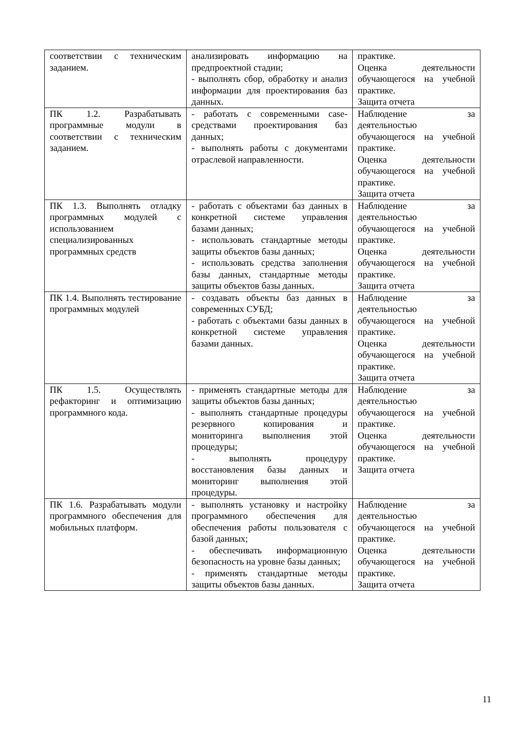| соответствии с техническим заданием. | анализировать информацию на предпроектной стадии; - выполнять сбор, обработку и анализ информации для проектирования баз данных. | практике. Оценка деятельности обучающегося на учебной практике. Защита отчета |
| ПК 1.2. Разрабатывать программные модули в соответствии с техническим заданием. | - работать с современными case-средствами проектирования баз данных; - выполнять работы с документами отраслевой направленности. | Наблюдение за деятельностью обучающегося на учебной практике. Оценка деятельности обучающегося на учебной практике. Защита отчета |
| ПК 1.3. Выполнять отладку программных модулей с использованием специализированных программных средств | - работать с объектами баз данных в конкретной системе управления базами данных; - использовать стандартные методы защиты объектов базы данных; - использовать средства заполнения базы данных, стандартные методы защиты объектов базы данных. | Наблюдение за деятельностью обучающегося на учебной практике. Оценка деятельности обучающегося на учебной практике. Защита отчета |
| ПК 1.4. Выполнять тестирование программных модулей | - создавать объекты баз данных в современных СУБД; - работать с объектами базы данных в конкретной системе управления базами данных. | Наблюдение за деятельностью обучающегося на учебной практике. Оценка деятельности обучающегося на учебной практике. Защита отчета |
| ПК 1.5. Осуществлять рефакторинг и оптимизацию программного кода. | - применять стандартные методы для защиты объектов базы данных; - выполнять стандартные процедуры резервного копирования и мониторинга выполнения этой процедуры; - выполнять процедуру восстановления базы данных и мониторинг выполнения этой процедуры. | Наблюдение за деятельностью обучающегося на учебной практике. Оценка деятельности обучающегося на учебной практике. Защита отчета |
| ПК 1.6. Разрабатывать модули программного обеспечения для мобильных платформ. | - выполнять установку и настройку программного обеспечения для обеспечения работы пользователя с базой данных; - обеспечивать информационную безопасность на уровне базы данных; - применять стандартные методы защиты объектов базы данных. | Наблюдение за деятельностью обучающегося на учебной практике. Оценка деятельности обучающегося на учебной практике. Защита отчета |
11